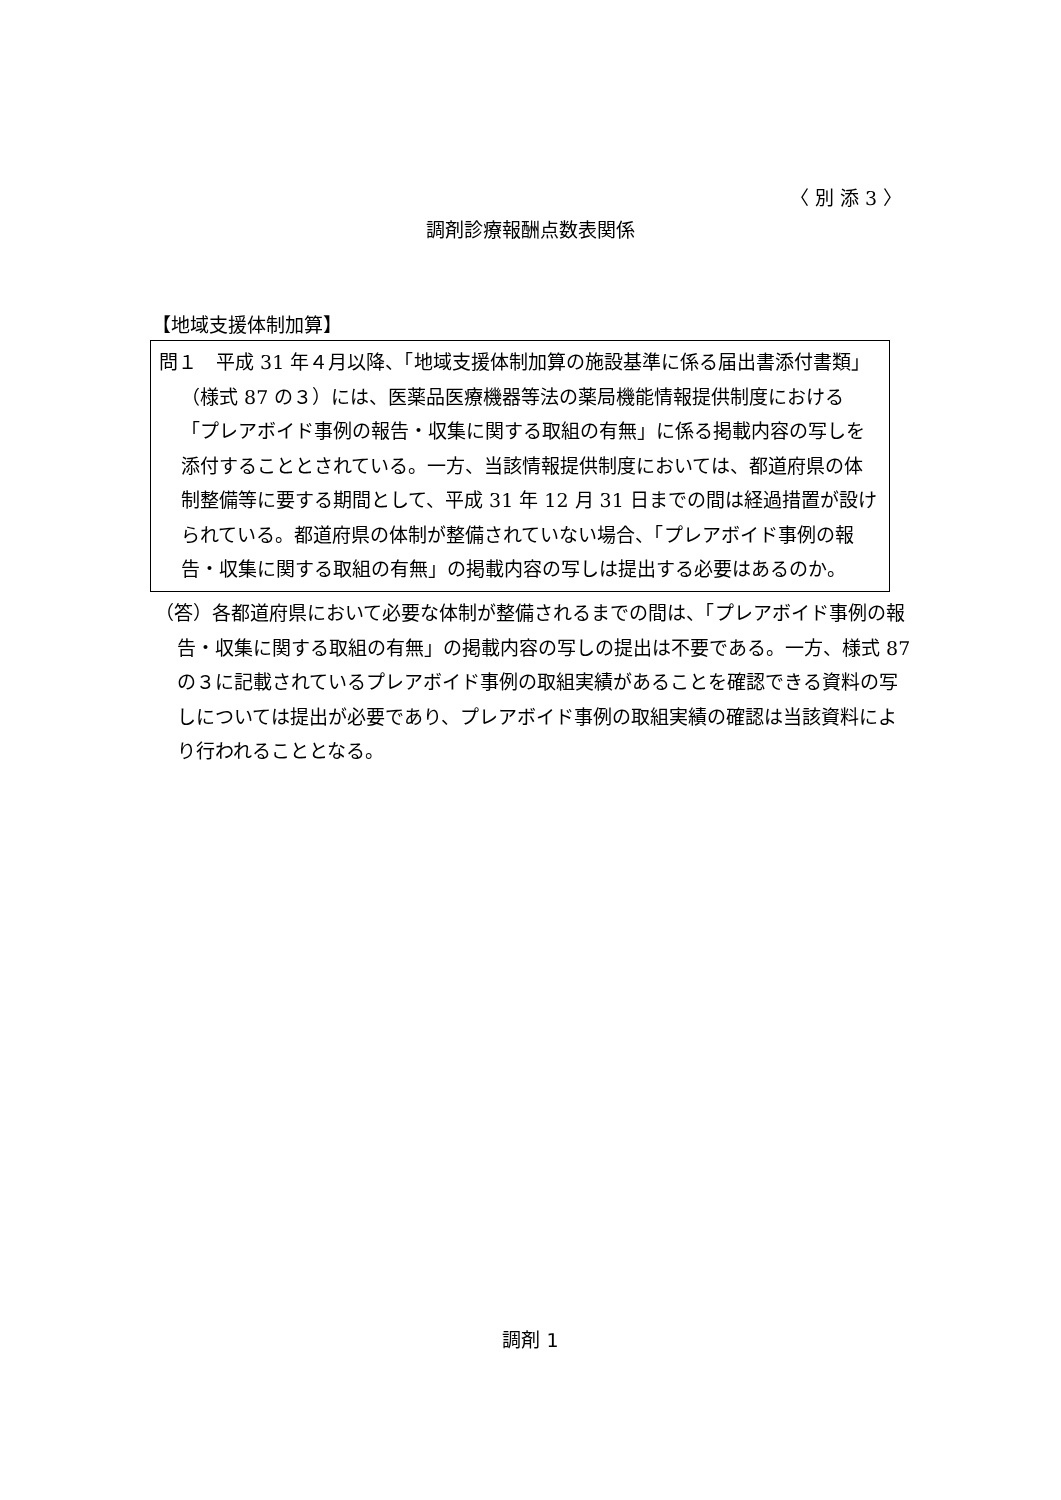〈 別 添 3 〉
調剤診療報酬点数表関係
【地域支援体制加算】
問１　平成 31 年４月以降、「地域支援体制加算の施設基準に係る届出書添付書類」（様式 87 の３）には、医薬品医療機器等法の薬局機能情報提供制度における「プレアボイド事例の報告・収集に関する取組の有無」に係る掲載内容の写しを添付することとされている。一方、当該情報提供制度においては、都道府県の体制整備等に要する期間として、平成 31 年 12 月 31 日までの間は経過措置が設けられている。都道府県の体制が整備されていない場合、「プレアボイド事例の報告・収集に関する取組の有無」の掲載内容の写しは提出する必要はあるのか。
（答）各都道府県において必要な体制が整備されるまでの間は、「プレアボイド事例の報告・収集に関する取組の有無」の掲載内容の写しの提出は不要である。一方、様式 87 の３に記載されているプレアボイド事例の取組実績があることを確認できる資料の写しについては提出が必要であり、プレアボイド事例の取組実績の確認は当該資料により行われることとなる。
調剤 1